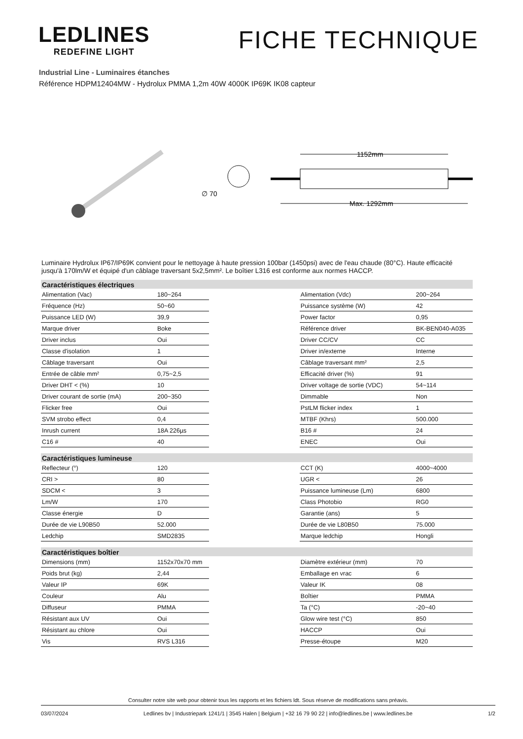LEDLINES
REDEFINE LIGHT
FICHE TECHNIQUE
Industrial Line - Luminaires étanches
Référence HDPM12404MW - Hydrolux PMMA 1,2m 40W 4000K IP69K IK08 capteur
∅ 70
1152mm
Max. 1292mm
Luminaire Hydrolux IP67/IP69K convient pour le nettoyage à haute pression 100bar (1450psi) avec de l'eau chaude (80°C). Haute efficacité jusqu'à 170lm/W et équipé d'un câblage traversant 5x2,5mm². Le boîtier L316 est conforme aux normes HACCP.
| Caractéristiques électriques | | | | |
| --- | --- | --- | --- | --- |
| Alimentation (Vac) | 180~264 | | Alimentation (Vdc) | 200~264 |
| Fréquence (Hz) | 50~60 | | Puissance système (W) | 42 |
| Puissance LED (W) | 39,9 | | Power factor | 0,95 |
| Marque driver | Boke | | Référence driver | BK-BEN040-A035 |
| Driver inclus | Oui | | Driver CC/CV | CC |
| Classe d'isolation | 1 | | Driver in/externe | Interne |
| Câblage traversant | Oui | | Câblage traversant mm² | 2,5 |
| Entrée de câble mm² | 0,75~2,5 | | Efficacité driver (%) | 91 |
| Driver DHT < (%) | 10 | | Driver voltage de sortie (VDC) | 54~114 |
| Driver courant de sortie (mA) | 200~350 | | Dimmable | Non |
| Flicker free | Oui | | PstLM flicker index | 1 |
| SVM strobo effect | 0,4 | | MTBF (Khrs) | 500.000 |
| Inrush current | 18A 226µs | | B16 # | 24 |
| C16 # | 40 | | ENEC | Oui |
| Caractéristiques lumineuse | | | | |
| Reflecteur (°) | 120 | | CCT (K) | 4000~4000 |
| CRI > | 80 | | UGR < | 26 |
| SDCM < | 3 | | Puissance lumineuse (Lm) | 6800 |
| Lm/W | 170 | | Class Photobio | RG0 |
| Classe énergie | D | | Garantie (ans) | 5 |
| Durée de vie L90B50 | 52.000 | | Durée de vie L80B50 | 75.000 |
| Ledchip | SMD2835 | | Marque ledchip | Hongli |
| Caractéristiques boîtier | | | | |
| Dimensions (mm) | 1152x70x70 mm | | Diamètre extérieur (mm) | 70 |
| Poids brut (kg) | 2,44 | | Emballage en vrac | 6 |
| Valeur IP | 69K | | Valeur IK | 08 |
| Couleur | Alu | | Boîtier | PMMA |
| Diffuseur | PMMA | | Ta (°C) | -20~40 |
| Résistant aux UV | Oui | | Glow wire test (°C) | 850 |
| Résistant au chlore | Oui | | HACCP | Oui |
| Vis | RVS L316 | | Presse-étoupe | M20 |
Consulter notre site web pour obtenir tous les rapports et les fichiers ldt. Sous réserve de modifications sans préavis.
03/07/2024 Ledlines bv | Industriepark 1241/1 | 3545 Halen | Belgium | +32 16 79 90 22 | info@ledlines.be | www.ledlines.be 1/2